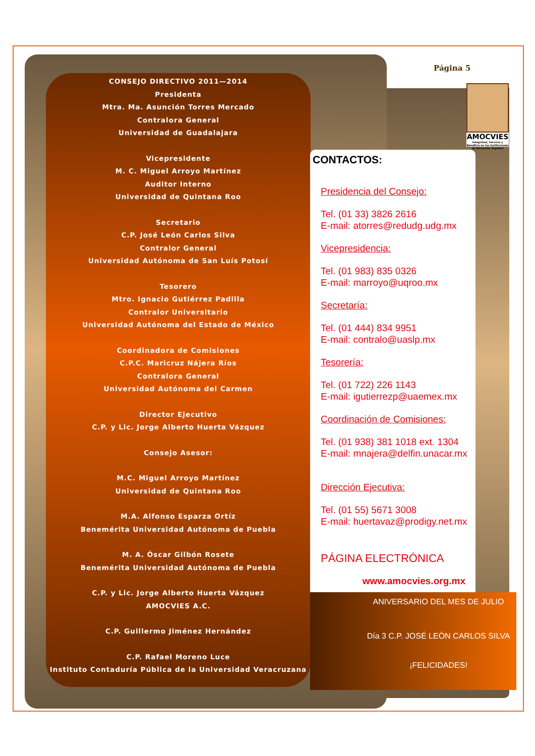Página 5
AMOCVIES
Integridad, Servicio y Beneficio en las Instituciones de Educación Superior
CONSEJO DIRECTIVO 2011—2014
Presidenta
Mtra. Ma. Asunción Torres Mercado
Contralora General
Universidad de Guadalajara
Vicepresidente
M. C. Miguel Arroyo Martínez
Auditor Interno
Universidad de Quintana Roo
Secretario
C.P. José León Carlos Silva
Contralor General
Universidad Autónoma de San Luís Potosí
Tesorero
Mtro. Ignacio Gutiérrez Padilla
Contralor Universitario
Universidad Autónoma del Estado de México
Coordinadora de Comisiones
C.P.C. Maricruz Nájera Ríos
Contralora General
Universidad Autónoma del Carmen
Director Ejecutivo
C.P. y Lic. Jorge Alberto Huerta Vázquez
Consejo Asesor:
M.C. Miguel Arroyo Martínez
Universidad de Quintana Roo
M.A. Alfonso Esparza Ortíz
Benemérita Universidad Autónoma de Puebla
M. A. Óscar Gilbón Rosete
Benemérita Universidad Autónoma de Puebla
C.P. y Lic. Jorge Alberto Huerta Vázquez
AMOCVIES A.C.
C.P. Guillermo Jiménez Hernández
C.P. Rafael Moreno Luce
Instituto Contaduría Pública de la Universidad Veracruzana
CONTACTOS:
Presidencia del Consejo:
Tel. (01 33) 3826 2616
E-mail: atorres@redudg.udg.mx
Vicepresidencia:
Tel. (01 983) 835 0326
E-mail: marroyo@uqroo.mx
Secretaría:
Tel. (01 444) 834 9951
E-mail: contralo@uaslp.mx
Tesorería:
Tel. (01 722) 226 1143
E-mail: igutierrezp@uaemex.mx
Coordinación de Comisiones:
Tel. (01 938) 381 1018 ext. 1304
E-mail: mnajera@delfin.unacar.mx
Dirección Ejecutiva:
Tel. (01 55) 5671 3008
E-mail: huertavaz@prodigy.net.mx
PÁGINA ELECTRÓNICA
www.amocvies.org.mx
ANIVERSARIO DEL MES DE JULIO
Día 3 C.P. JOSÉ LEÓN CARLOS SILVA
¡FELICIDADES!